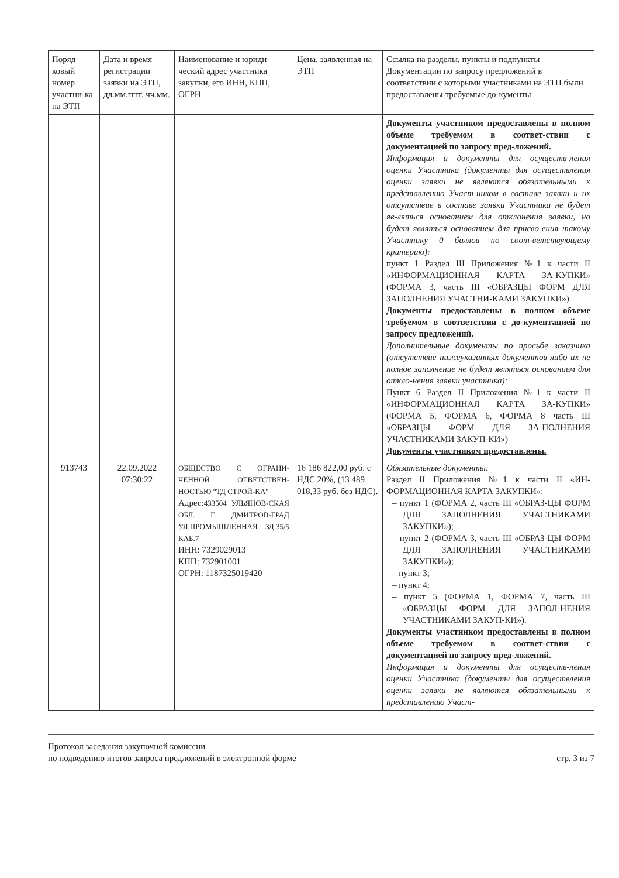| Поряд-ковый номер участни-ка на ЭТП | Дата и время регистрации заявки на ЭТП, дд.мм.гггг. чч.мм. | Наименование и юриди-ческий адрес участника закупки, его ИНН, КПП, ОГРН | Цена, заявленная на ЭТП | Ссылка на разделы, пункты и подпункты Документации по запросу предложений в соответствии с которыми участниками на ЭТП были предоставлены требуемые до-кументы |
| --- | --- | --- | --- | --- |
| | | | | Документы участником предоставлены в полном объеме требуемом в соответ-ствии с документацией по запросу пред-ложений. Информация и документы для осуществ-ления оценки Участника (документы для осуществления оценки заявки не являются обязательными к представлению Участ-ником в составе заявки и их отсутствие в составе заявки Участника не будет яв-ляться основанием для отклонения заявки, но будет являться основанием для присво-ения такому Участнику 0 баллов по соот-ветствующему критерию): пункт 1 Раздел III Приложения №1 к части II «ИНФОРМАЦИОННАЯ КАРТА ЗА-КУПКИ» (ФОРМА 3, часть III «ОБРАЗЦЫ ФОРМ ДЛЯ ЗАПОЛНЕНИЯ УЧАСТНИ-КАМИ ЗАКУПКИ») Документы предоставлены в полном объеме требуемом в соответствии с до-кументацией по запросу предложений. Дополнительные документы по просьбе заказчика (отсутствие нижеуказанных документов либо их не полное заполнение не будет являться основанием для откло-нения заявки участника): Пункт 6 Раздел II Приложения №1 к части II «ИНФОРМАЦИОННАЯ КАРТА ЗА-КУПКИ» (ФОРМА 5, ФОРМА 6, ФОРМА 8 часть III «ОБРАЗЦЫ ФОРМ ДЛЯ ЗА-ПОЛНЕНИЯ УЧАСТНИКАМИ ЗАКУП-КИ») Документы участником предоставлены. |
| 913743 | 22.09.2022 07:30:22 | ОБЩЕСТВО С ОГРАНИ-ЧЕННОЙ ОТВЕТСТВЕН-НОСТЬЮ "ТД СТРОЙ-КА" Адрес: 433504 УЛЬЯНОВ-СКАЯ ОБЛ. Г. ДМИТРОВ-ГРАД УЛ.ПРОМЫШЛЕННАЯ ЗД.35/5 КАБ.7 ИНН: 7329029013 КПП: 732901001 ОГРН: 1187325019420 | 16 186 822,00 руб. с НДС 20%, (13 489 018,33 руб. без НДС). | Обязательные документы: Раздел II Приложения №1 к части II «ИН-ФОРМАЦИОННАЯ КАРТА ЗАКУПКИ»: – пункт 1 (ФОРМА 2, часть III «ОБРАЗ-ЦЫ ФОРМ ДЛЯ ЗАПОЛНЕНИЯ УЧАСТНИКАМИ ЗАКУПКИ»); – пункт 2 (ФОРМА 3, часть III «ОБРАЗ-ЦЫ ФОРМ ДЛЯ ЗАПОЛНЕНИЯ УЧАСТНИКАМИ ЗАКУПКИ»); – пункт 3; – пункт 4; – пункт 5 (ФОРМА 1, ФОРМА 7, часть III «ОБРАЗЦЫ ФОРМ ДЛЯ ЗАПОЛ-НЕНИЯ УЧАСТНИКАМИ ЗАКУП-КИ»). Документы участником предоставлены в полном объеме требуемом в соответ-ствии с документацией по запросу пред-ложений. Информация и документы для осуществ-ления оценки Участника (документы для осуществления оценки заявки не являются обязательными к представлению Участ- |
Протокол заседания закупочной комиссии
по подведению итогов запроса предложений в электронной форме
стр. 3 из 7